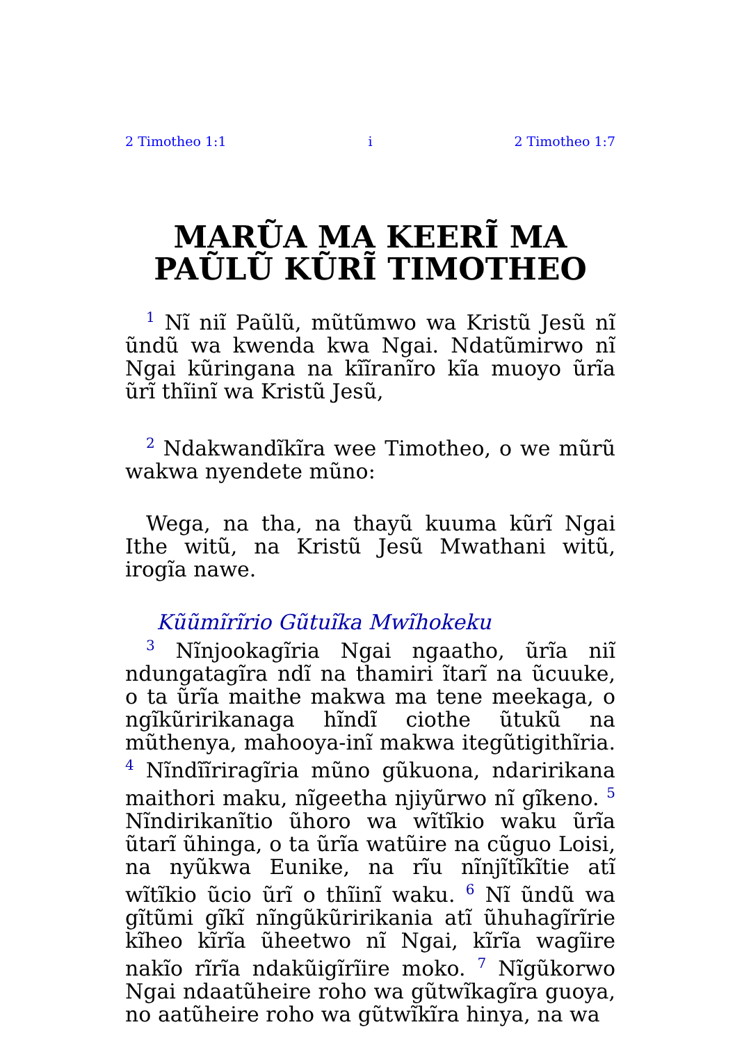2 Timotheo 1:1 i 2 Timotheo 1:7
MARŨA MA KEERĨ MA PAŨLŨ KŨRĨ TIMOTHEO
<sup>1</sup> Nĩ niĩ Paũlũ, mũtũmwo wa Kristũ Jesũ nĩ ũndũ wa kwenda kwa Ngai. Ndatũmirwo nĩ Ngai kũringana na kĩĩranĩro kĩa muoyo ũrĩa ũrĩ thĩinĩ wa Kristũ Jesũ,
<sup>2</sup> Ndakwandĩkĩra wee Timotheo, o we mũrũ wakwa nyendete mũno:
Wega, na tha, na thayũ kuuma kũrĩ Ngai Ithe witũ, na Kristũ Jesũ Mwathani witũ, irogĩa nawe.
Kũũmĩrĩrio Gũtuĩka Mwĩhokeku
<sup>3</sup> Nĩnjookagĩria Ngai ngaatho, ũrĩa niĩ ndungatagĩra ndĩ na thamiri ĩtarĩ na ũcuuke, o ta ũrĩa maithe makwa ma tene meekaga, o ngĩkũririkanaga hĩndĩ ciothe ũtukũ na mũthenya, mahooya-inĩ makwa itegũtigithĩria. <sup>4</sup> Nĩndĩĩriragĩria mũno gũkuona, ndaririkana maithori maku, nĩgeetha njiyũrwo nĩ gĩkeno. <sup>5</sup> Nĩndirikanĩtio ũhoro wa wĩtĩkio waku ũrĩa ũtarĩ ũhinga, o ta ũrĩa watũire na cũguo Loisi, na nyũkwa Eunike, na rĩu nĩnjĩtĩkĩtie atĩ wĩtĩkio ũcio ũrĩ o thĩinĩ waku. <sup>6</sup> Nĩ ũndũ wa gĩtũmi gĩkĩ nĩngũkũririkania atĩ ũhuhagĩrĩrie kĩheo kĩrĩa ũheetwo nĩ Ngai, kĩrĩa wagĩire nakĩo rĩrĩa ndakũigĩrĩire moko. <sup>7</sup> Nĩgũkorwo Ngai ndaatũheire roho wa gũtwĩkagĩra guoya, no aatũheire roho wa gũtwĩkĩra hinya, na wa